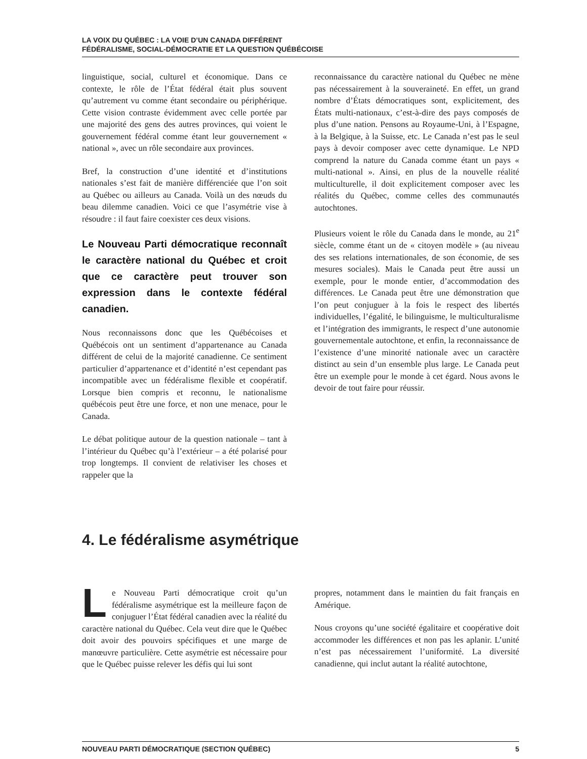LA VOIX DU QUÉBEC : LA VOIE D’UN CANADA DIFFÉRENT
FÉDÉRALISME, SOCIAL-DÉMOCRATIE ET LA QUESTION QUÉBÉCOISE
linguistique, social, culturel et économique. Dans ce contexte, le rôle de l’État fédéral était plus souvent qu’autrement vu comme étant secondaire ou périphérique. Cette vision contraste évidemment avec celle portée par une majorité des gens des autres provinces, qui voient le gouvernement fédéral comme étant leur gouvernement « national », avec un rôle secondaire aux provinces.
Bref, la construction d’une identité et d’institutions nationales s’est fait de manière différenciée que l’on soit au Québec ou ailleurs au Canada. Voilà un des nœuds du beau dilemme canadien. Voici ce que l’asymétrie vise à résoudre : il faut faire coexister ces deux visions.
Le Nouveau Parti démocratique reconnaît le caractère national du Québec et croit que ce caractère peut trouver son expression dans le contexte fédéral canadien.
Nous reconnaissons donc que les Québécoises et Québécois ont un sentiment d’appartenance au Canada différent de celui de la majorité canadienne. Ce sentiment particulier d’appartenance et d’identité n’est cependant pas incompatible avec un fédéralisme flexible et coopératif. Lorsque bien compris et reconnu, le nationalisme québécois peut être une force, et non une menace, pour le Canada.
Le débat politique autour de la question nationale – tant à l’intérieur du Québec qu’à l’extérieur – a été polarisé pour trop longtemps. Il convient de relativiser les choses et rappeler que la
reconnaissance du caractère national du Québec ne mène pas nécessairement à la souveraineté. En effet, un grand nombre d’États démocratiques sont, explicitement, des États multi-nationaux, c’est-à-dire des pays composés de plus d’une nation. Pensons au Royaume-Uni, à l’Espagne, à la Belgique, à la Suisse, etc. Le Canada n’est pas le seul pays à devoir composer avec cette dynamique. Le NPD comprend la nature du Canada comme étant un pays « multi-national ». Ainsi, en plus de la nouvelle réalité multiculturelle, il doit explicitement composer avec les réalités du Québec, comme celles des communautés autochtones.
Plusieurs voient le rôle du Canada dans le monde, au 21<sup>e</sup> siècle, comme étant un de « citoyen modèle » (au niveau des ses relations internationales, de son économie, de ses mesures sociales). Mais le Canada peut être aussi un exemple, pour le monde entier, d’accommodation des différences. Le Canada peut être une démonstration que l’on peut conjuguer à la fois le respect des libertés individuelles, l’égalité, le bilinguisme, le multiculturalisme et l’intégration des immigrants, le respect d’une autonomie gouvernementale autochtone, et enfin, la reconnaissance de l’existence d’une minorité nationale avec un caractère distinct au sein d’un ensemble plus large. Le Canada peut être un exemple pour le monde à cet égard. Nous avons le devoir de tout faire pour réussir.
4. Le fédéralisme asymétrique
Le Nouveau Parti démocratique croit qu’un fédéralisme asymétrique est la meilleure façon de conjuguer l’État fédéral canadien avec la réalité du caractère national du Québec. Cela veut dire que le Québec doit avoir des pouvoirs spécifiques et une marge de manœuvre particulière. Cette asymétrie est nécessaire pour que le Québec puisse relever les défis qui lui sont
propres, notamment dans le maintien du fait français en Amérique.
Nous croyons qu’une société égalitaire et coopérative doit accommoder les différences et non pas les aplanir. L’unité n’est pas nécessairement l’uniformité. La diversité canadienne, qui inclut autant la réalité autochtone,
NOUVEAU PARTI DÉMOCRATIQUE (SECTION QUÉBEC) 5